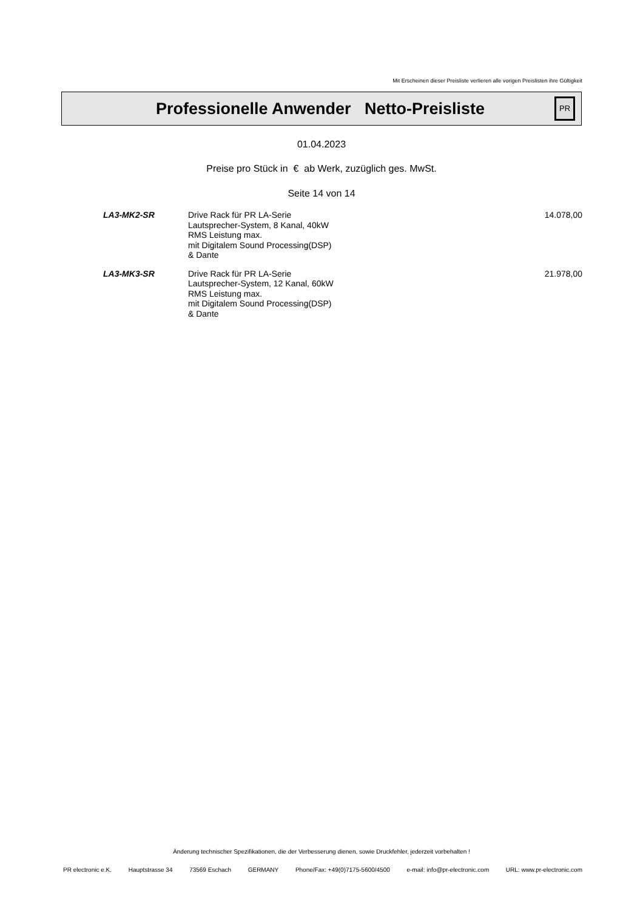Mit Erscheinen dieser Preisliste verlieren alle vorigen Preislisten ihre Gültigkeit
Professionelle Anwender Netto-Preisliste
PR
01.04.2023
Preise pro Stück in € ab Werk, zuzüglich ges. MwSt.
Seite 14 von 14
| LA3-MK2-SR | Drive Rack für PR LA-Serie Lautsprecher-System, 8 Kanal, 40kW RMS Leistung max. mit Digitalem Sound Processing(DSP) & Dante | 14.078,00 |
| LA3-MK3-SR | Drive Rack für PR LA-Serie Lautsprecher-System, 12 Kanal, 60kW RMS Leistung max. mit Digitalem Sound Processing(DSP) & Dante | 21.978,00 |
Änderung technischer Spezifikationen, die der Verbesserung dienen, sowie Druckfehler, jederzeit vorbehalten !
PR electronic e.K. Hauptstrasse 34 73569 Eschach GERMANY Phone/Fax: +49(0)7175-5600/4500 e-mail: info@pr-electronic.com URL: www.pr-electronic.com